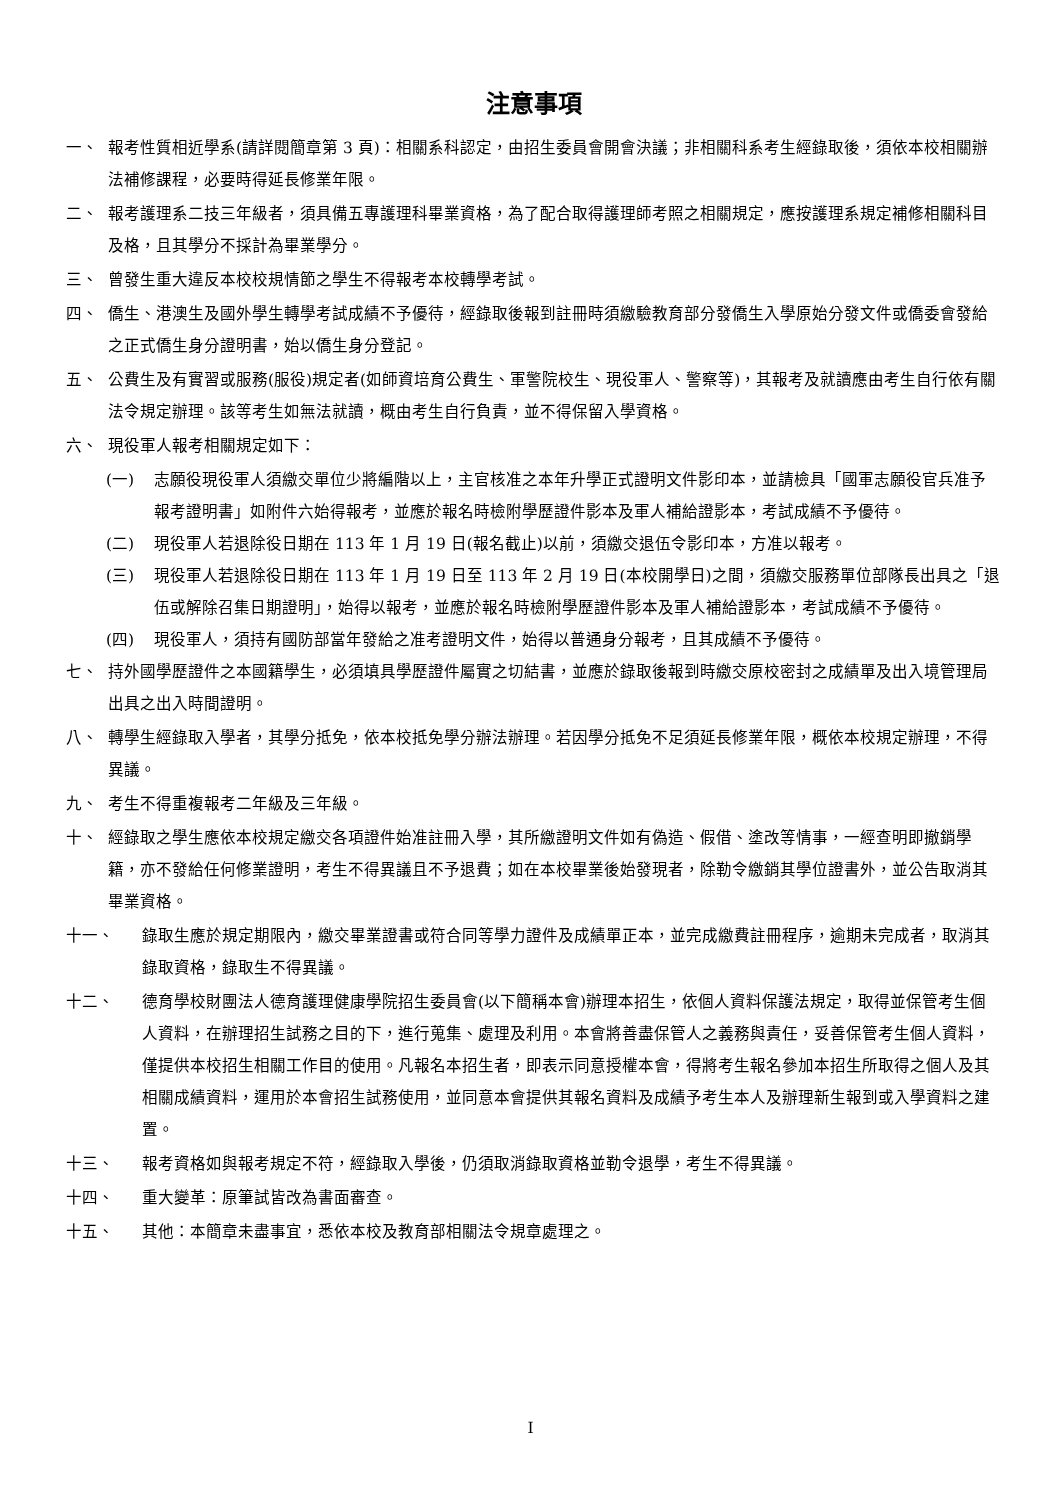注意事項
一、 報考性質相近學系(請詳閱簡章第 3 頁)：相關系科認定，由招生委員會開會決議；非相關科系考生經錄取後，須依本校相關辦法補修課程，必要時得延長修業年限。
二、 報考護理系二技三年級者，須具備五專護理科畢業資格，為了配合取得護理師考照之相關規定，應按護理系規定補修相關科目及格，且其學分不採計為畢業學分。
三、 曾發生重大違反本校校規情節之學生不得報考本校轉學考試。
四、 僑生、港澳生及國外學生轉學考試成績不予優待，經錄取後報到註冊時須繳驗教育部分發僑生入學原始分發文件或僑委會發給之正式僑生身分證明書，始以僑生身分登記。
五、 公費生及有實習或服務(服役)規定者(如師資培育公費生、軍警院校生、現役軍人、警察等)，其報考及就讀應由考生自行依有關法令規定辦理。該等考生如無法就讀，概由考生自行負責，並不得保留入學資格。
六、 現役軍人報考相關規定如下：
(一) 志願役現役軍人須繳交單位少將編階以上，主官核准之本年升學正式證明文件影印本，並請檢具「國軍志願役官兵准予報考證明書」如附件六始得報考，並應於報名時檢附學歷證件影本及軍人補給證影本，考試成績不予優待。
(二) 現役軍人若退除役日期在 113 年 1 月 19 日(報名截止)以前，須繳交退伍令影印本，方准以報考。
(三) 現役軍人若退除役日期在 113 年 1 月 19 日至 113 年 2 月 19 日(本校開學日)之間，須繳交服務單位部隊長出具之「退伍或解除召集日期證明」，始得以報考，並應於報名時檢附學歷證件影本及軍人補給證影本，考試成績不予優待。
(四) 現役軍人，須持有國防部當年發給之准考證明文件，始得以普通身分報考，且其成績不予優待。
七、 持外國學歷證件之本國籍學生，必須填具學歷證件屬實之切結書，並應於錄取後報到時繳交原校密封之成績單及出入境管理局出具之出入時間證明。
八、 轉學生經錄取入學者，其學分抵免，依本校抵免學分辦法辦理。若因學分抵免不足須延長修業年限，概依本校規定辦理，不得異議。
九、 考生不得重複報考二年級及三年級。
十、 經錄取之學生應依本校規定繳交各項證件始准註冊入學，其所繳證明文件如有偽造、假借、塗改等情事，一經查明即撤銷學籍，亦不發給任何修業證明，考生不得異議且不予退費；如在本校畢業後始發現者，除勒令繳銷其學位證書外，並公告取消其畢業資格。
十一、 錄取生應於規定期限內，繳交畢業證書或符合同等學力證件及成績單正本，並完成繳費註冊程序，逾期未完成者，取消其錄取資格，錄取生不得異議。
十二、 德育學校財團法人德育護理健康學院招生委員會(以下簡稱本會)辦理本招生，依個人資料保護法規定，取得並保管考生個人資料，在辦理招生試務之目的下，進行蒐集、處理及利用。本會將善盡保管人之義務與責任，妥善保管考生個人資料，僅提供本校招生相關工作目的使用。凡報名本招生者，即表示同意授權本會，得將考生報名參加本招生所取得之個人及其相關成績資料，運用於本會招生試務使用，並同意本會提供其報名資料及成績予考生本人及辦理新生報到或入學資料之建置。
十三、 報考資格如與報考規定不符，經錄取入學後，仍須取消錄取資格並勒令退學，考生不得異議。
十四、 重大變革：原筆試皆改為書面審查。
十五、 其他：本簡章未盡事宜，悉依本校及教育部相關法令規章處理之。
I